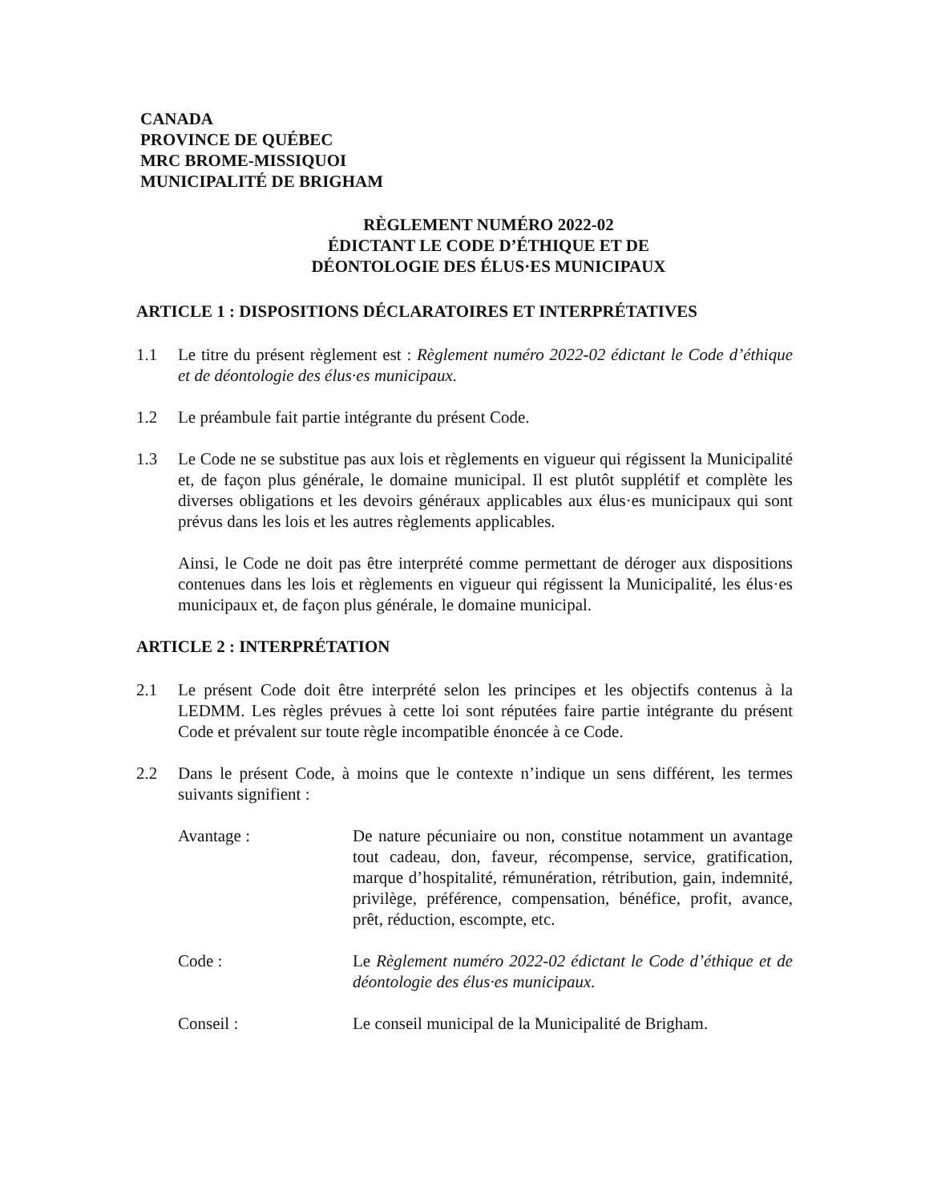CANADA
PROVINCE DE QUÉBEC
MRC BROME-MISSIQUOI
MUNICIPALITÉ DE BRIGHAM
RÈGLEMENT NUMÉRO 2022-02
ÉDICTANT LE CODE D’ÉTHIQUE ET DE
DÉONTOLOGIE DES ÉLUS·ES MUNICIPAUX
ARTICLE 1 : DISPOSITIONS DÉCLARATOIRES ET INTERPRÉTATIVES
1.1 Le titre du présent règlement est : Règlement numéro 2022-02 édictant le Code d’éthique et de déontologie des élus·es municipaux.
1.2 Le préambule fait partie intégrante du présent Code.
1.3 Le Code ne se substitue pas aux lois et règlements en vigueur qui régissent la Municipalité et, de façon plus générale, le domaine municipal. Il est plutôt supplétif et complète les diverses obligations et les devoirs généraux applicables aux élus·es municipaux qui sont prévus dans les lois et les autres règlements applicables.
Ainsi, le Code ne doit pas être interprété comme permettant de déroger aux dispositions contenues dans les lois et règlements en vigueur qui régissent la Municipalité, les élus·es municipaux et, de façon plus générale, le domaine municipal.
ARTICLE 2 : INTERPRÉTATION
2.1 Le présent Code doit être interprété selon les principes et les objectifs contenus à la LEDMM. Les règles prévues à cette loi sont réputées faire partie intégrante du présent Code et prévalent sur toute règle incompatible énoncée à ce Code.
2.2 Dans le présent Code, à moins que le contexte n’indique un sens différent, les termes suivants signifient :
Avantage : De nature pécuniaire ou non, constitue notamment un avantage tout cadeau, don, faveur, récompense, service, gratification, marque d’hospitalité, rémunération, rétribution, gain, indemnité, privilège, préférence, compensation, bénéfice, profit, avance, prêt, réduction, escompte, etc.
Code : Le Règlement numéro 2022-02 édictant le Code d’éthique et de déontologie des élus·es municipaux.
Conseil : Le conseil municipal de la Municipalité de Brigham.